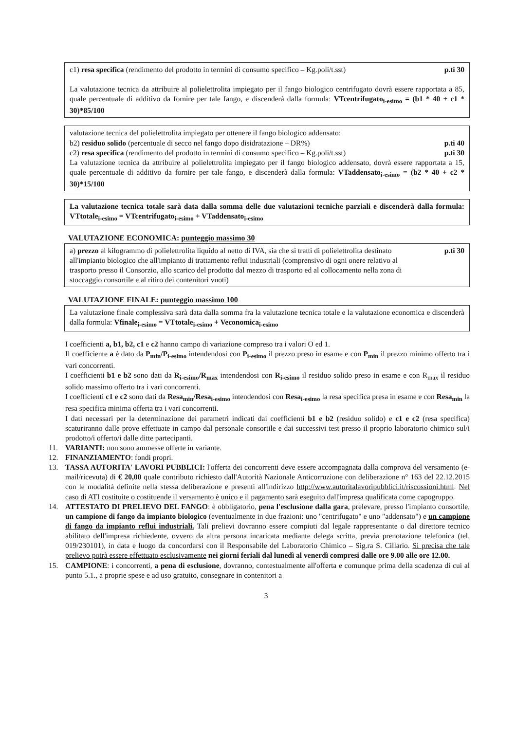c1) resa specifica (rendimento del prodotto in termini di consumo specifico – Kg.poli/t.sst) p.ti 30
La valutazione tecnica da attribuire al polielettrolita impiegato per il fango biologico centrifugato dovrà essere rapportata a 85, quale percentuale di additivo da fornire per tale fango, e discenderà dalla formula: VTcentrifugato<sub>i-esimo</sub> = (b1 * 40 + c1 * 30)*85/100
valutazione tecnica del polielettrolita impiegato per ottenere il fango biologico addensato:
b2) residuo solido (percentuale di secco nel fango dopo disidratazione – DR%) p.ti 40
c2) resa specifica (rendimento del prodotto in termini di consumo specifico – Kg.poli/t.sst) p.ti 30
La valutazione tecnica da attribuire al polielettrolita impiegato per il fango biologico addensato, dovrà essere rapportata a 15, quale percentuale di additivo da fornire per tale fango, e discenderà dalla formula: VTaddensato<sub>i-esimo</sub> = (b2 * 40 + c2 * 30)*15/100
La valutazione tecnica totale sarà data dalla somma delle due valutazioni tecniche parziali e discenderà dalla formula: VTtotale<sub>i-esimo</sub> = VTcentrifugato<sub>i-esimo</sub> + VTaddensato<sub>i-esimo</sub>
VALUTAZIONE ECONOMICA: punteggio massimo 30
a) prezzo al kilogrammo di polielettrolita liquido al netto di IVA, sia che si tratti di polielettrolita destinato all'impianto biologico che all'impianto di trattamento reflui industriali (comprensivo di ogni onere relativo al trasporto presso il Consorzio, allo scarico del prodotto dal mezzo di trasporto ed al collocamento nella zona di stoccaggio consortile e al ritiro dei contenitori vuoti) p.ti 30
VALUTAZIONE FINALE: punteggio massimo 100
La valutazione finale complessiva sarà data dalla somma fra la valutazione tecnica totale e la valutazione economica e discenderà dalla formula: Vfinale<sub>i-esimo</sub> = VTtotale<sub>i-esimo</sub> + Veconomica<sub>i-esimo</sub>
I coefficienti a, b1, b2, c1 e c2 hanno campo di variazione compreso tra i valori O ed 1.
Il coefficiente a è dato da P<sub>min</sub>/P<sub>i-esimo</sub> intendendosi con P<sub>i-esimo</sub> il prezzo preso in esame e con P<sub>min</sub> il prezzo minimo offerto tra i vari concorrenti.
I coefficienti b1 e b2 sono dati da R<sub>i-esimo</sub>/R<sub>max</sub> intendendosi con R<sub>i-esimo</sub> il residuo solido preso in esame e con R<sub>max</sub> il residuo solido massimo offerto tra i vari concorrenti.
I coefficienti c1 e c2 sono dati da Resa<sub>min</sub>/Resa<sub>i-esimo</sub> intendendosi con Resa<sub>i-esimo</sub> la resa specifica presa in esame e con Resa<sub>min</sub> la resa specifica minima offerta tra i vari concorrenti.
I dati necessari per la determinazione dei parametri indicati dai coefficienti b1 e b2 (residuo solido) e c1 e c2 (resa specifica) scaturiranno dalle prove effettuate in campo dal personale consortile e dai successivi test presso il proprio laboratorio chimico sul/i prodotto/i offerto/i dalle ditte partecipanti.
11. VARIANTI: non sono ammesse offerte in variante.
12. FINANZIAMENTO: fondi propri.
13. TASSA AUTORITA' LAVORI PUBBLICI: l'offerta dei concorrenti deve essere accompagnata dalla comprova del versamento (e-mail/ricevuta) di € 20,00 quale contributo richiesto dall'Autorità Nazionale Anticorruzione con deliberazione n° 163 del 22.12.2015 con le modalità definite nella stessa deliberazione e presenti all'indirizzo http://www.autoritalavoripubblici.it/riscossioni.html. Nel caso di ATI costituite o costituende il versamento è unico e il pagamento sarà eseguito dall'impresa qualificata come capogruppo.
14. ATTESTATO DI PRELIEVO DEL FANGO: è obbligatorio, pena l'esclusione dalla gara, prelevare, presso l'impianto consortile, un campione di fango da impianto biologico (eventualmente in due frazioni: uno "centrifugato" e uno "addensato") e un campione di fango da impianto reflui industriali. Tali prelievi dovranno essere compiuti dal legale rappresentante o dal direttore tecnico abilitato dell'impresa richiedente, ovvero da altra persona incaricata mediante delega scritta, previa prenotazione telefonica (tel. 019/230101), in data e luogo da concordarsi con il Responsabile del Laboratorio Chimico – Sig.ra S. Cillario. Si precisa che tale prelievo potrà essere effettuato esclusivamente nei giorni feriali dal lunedì al venerdì compresi dalle ore 9.00 alle ore 12.00.
15. CAMPIONE: i concorrenti, a pena di esclusione, dovranno, contestualmente all'offerta e comunque prima della scadenza di cui al punto 5.1., a proprie spese e ad uso gratuito, consegnare in contenitori a
3